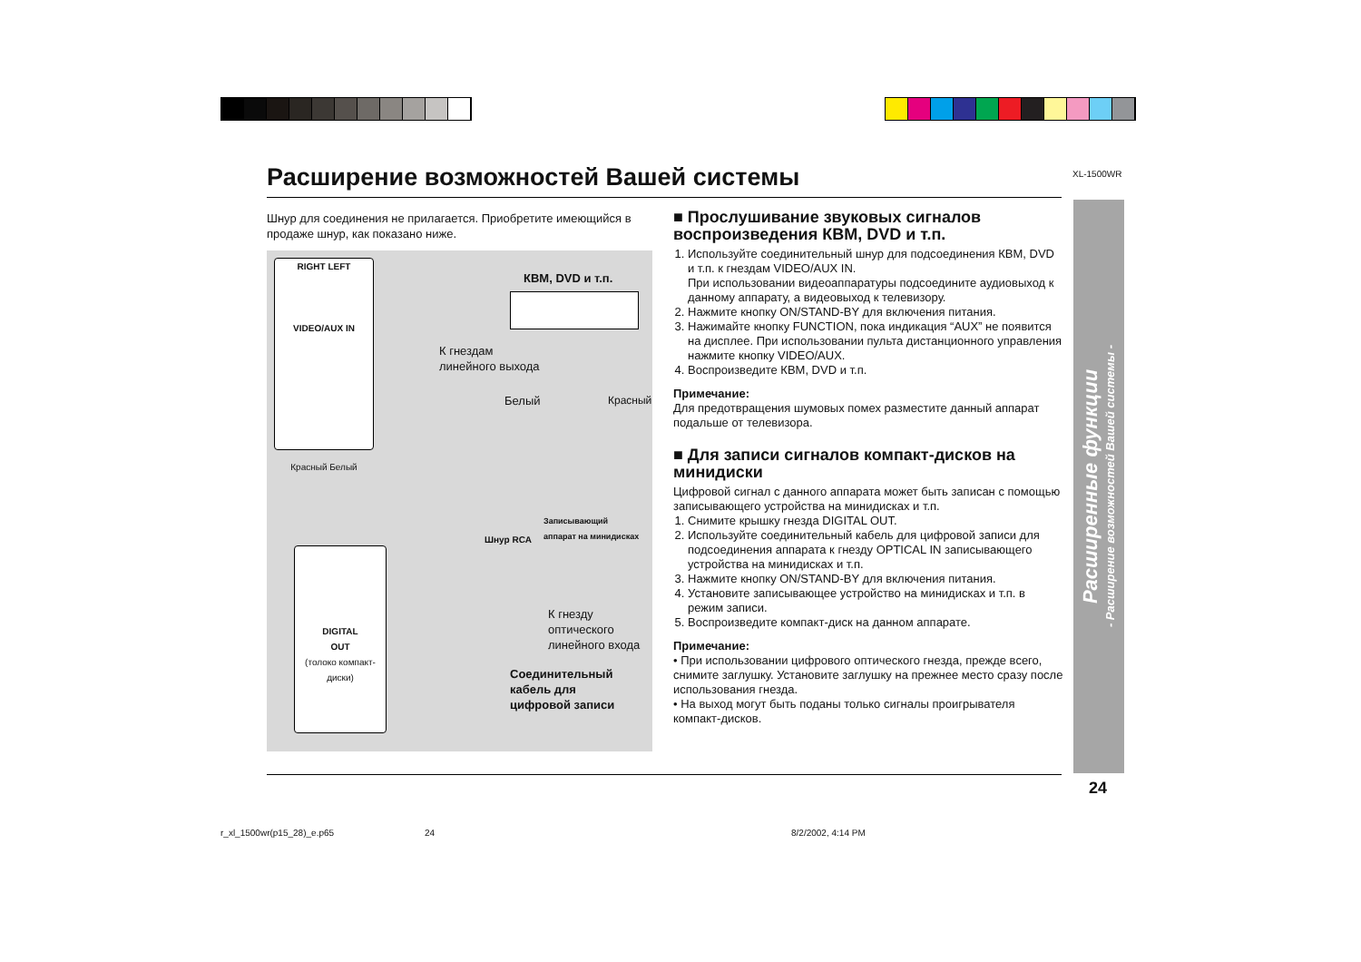XL-1500WR
Расширение возможностей Вашей системы
Шнур для соединения не прилагается. Приобретите имеющийся в продаже шнур, как показано ниже.
RIGHT LEFT
VIDEO/AUX IN
Красный Белый
КВМ, DVD и т.п.
К гнездам
линейного выхода
Белый Красный
Записывающий
аппарат на минидисках
Шнур RCA
DIGITAL
OUT
(толоко компакт-диски)
К гнезду
оптического
линейного входа
Соединительный
кабель для
цифровой записи
■ Прослушивание звуковых сигналов воспроизведения КВМ, DVD и т.п.
1. Используйте соединительный шнур для подсоединения КВМ, DVD и т.п. к гнездам VIDEO/AUX IN.
При использовании видеоаппаратуры подсоедините аудиовыход к данному аппарату, а видеовыход к телевизору.
2. Нажмите кнопку ON/STAND-BY для включения питания.
3. Нажимайте кнопку FUNCTION, пока индикация “AUX” не появится на дисплее. При использовании пульта дистанционного управления нажмите кнопку VIDEO/AUX.
4. Воспроизведите КВМ, DVD и т.п.
Примечание:
Для предотвращения шумовых помех разместите данный аппарат подальше от телевизора.
■ Для записи сигналов компакт-дисков на минидиски
Цифровой сигнал с данного аппарата может быть записан с помощью записывающего устройства на минидисках и т.п.
1. Снимите крышку гнезда DIGITAL OUT.
2. Используйте соединительный кабель для цифровой записи для подсоединения аппарата к гнезду OPTICAL IN записывающего устройства на минидисках и т.п.
3. Нажмите кнопку ON/STAND-BY для включения питания.
4. Установите записывающее устройство на минидисках и т.п. в режим записи.
5. Воспроизведите компакт-диск на данном аппарате.
Примечание:
• При использовании цифрового оптического гнезда, прежде всего, снимите заглушку. Установите заглушку на прежнее место сразу после использования гнезда.
• На выход могут быть поданы только сигналы проигрывателя компакт-дисков.
Расширенные функции
- Расширение возможностей Вашей системы -
24
r_xl_1500wr(p15_28)_e.p65 24 8/2/2002, 4:14 PM